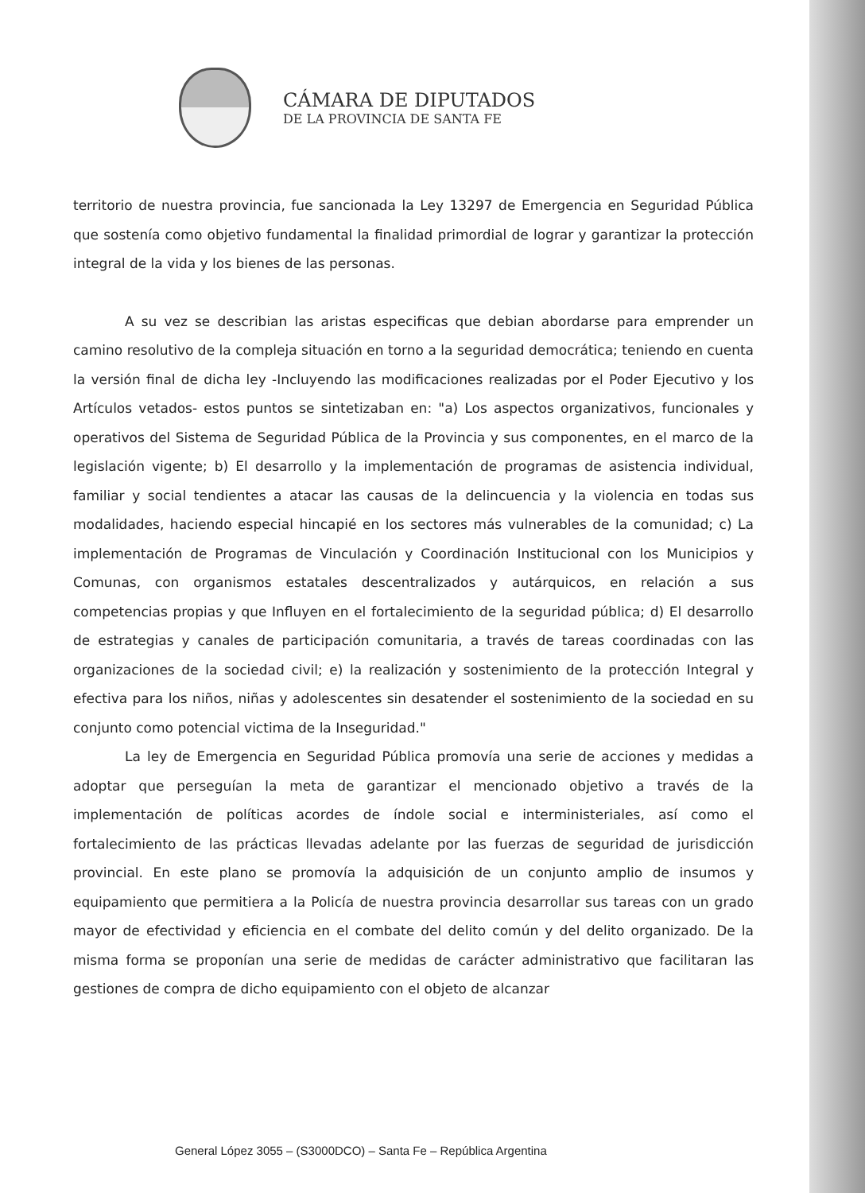CÁMARA DE DIPUTADOS
DE LA PROVINCIA DE SANTA FE
territorio de nuestra provincia, fue sancionada la Ley 13297 de Emergencia en Seguridad Pública que sostenía como objetivo fundamental la finalidad primordial de lograr y garantizar la protección integral de la vida y los bienes de las personas.
A su vez se describian las aristas especificas que debian abordarse para emprender un camino resolutivo de la compleja situación en torno a la seguridad democrática; teniendo en cuenta la versión final de dicha ley -Incluyendo las modificaciones realizadas por el Poder Ejecutivo y los Artículos vetados- estos puntos se sintetizaban en: "a) Los aspectos organizativos, funcionales y operativos del Sistema de Seguridad Pública de la Provincia y sus componentes, en el marco de la legislación vigente; b) El desarrollo y la implementación de programas de asistencia individual, familiar y social tendientes a atacar las causas de la delincuencia y la violencia en todas sus modalidades, haciendo especial hincapié en los sectores más vulnerables de la comunidad; c) La implementación de Programas de Vinculación y Coordinación Institucional con los Municipios y Comunas, con organismos estatales descentralizados y autárquicos, en relación a sus competencias propias y que Influyen en el fortalecimiento de la seguridad pública; d) El desarrollo de estrategias y canales de participación comunitaria, a través de tareas coordinadas con las organizaciones de la sociedad civil; e) la realización y sostenimiento de la protección Integral y efectiva para los niños, niñas y adolescentes sin desatender el sostenimiento de la sociedad en su conjunto como potencial victima de la Inseguridad."
La ley de Emergencia en Seguridad Pública promovía una serie de acciones y medidas a adoptar que perseguían la meta de garantizar el mencionado objetivo a través de la implementación de políticas acordes de índole social e interministeriales, así como el fortalecimiento de las prácticas llevadas adelante por las fuerzas de seguridad de jurisdicción provincial. En este plano se promovía la adquisición de un conjunto amplio de insumos y equipamiento que permitiera a la Policía de nuestra provincia desarrollar sus tareas con un grado mayor de efectividad y eficiencia en el combate del delito común y del delito organizado. De la misma forma se proponían una serie de medidas de carácter administrativo que facilitaran las gestiones de compra de dicho equipamiento con el objeto de alcanzar
General López 3055 – (S3000DCO) – Santa Fe – República Argentina